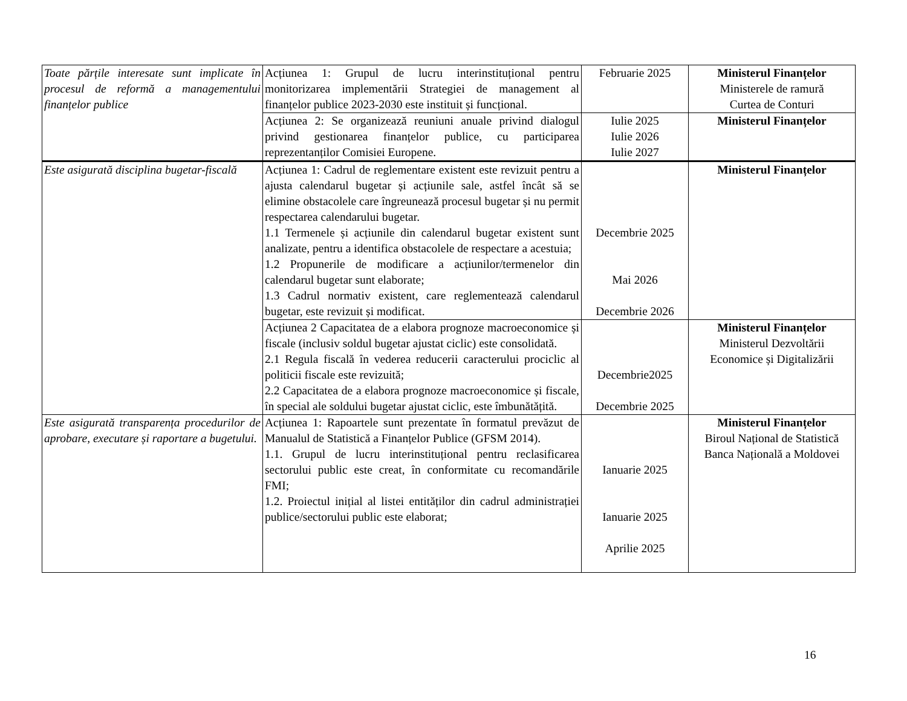| Toate părțile interesate sunt implicate în procesul de reformă a managementului finanțelor publice | Acțiunea 1: Grupul de lucru interinstituțional pentru monitorizarea implementării Strategiei de management al finanțelor publice 2023-2030 este instituit și funcțional. | Februarie 2025 | Ministerul Finanțelor Ministerele de ramură Curtea de Conturi |
| | Acțiunea 2: Se organizează reuniuni anuale privind dialogul privind gestionarea finanțelor publice, cu participarea reprezentanților Comisiei Europene. | Iulie 2025 Iulie 2026 Iulie 2027 | Ministerul Finanțelor |
| Este asigurată disciplina bugetar-fiscală | Acțiunea 1: Cadrul de reglementare existent este revizuit pentru a ajusta calendarul bugetar și acțiunile sale, astfel încât să se elimine obstacolele care îngreunează procesul bugetar și nu permit respectarea calendarului bugetar. 1.1 Termenele și acțiunile din calendarul bugetar existent sunt analizate, pentru a identifica obstacolele de respectare a acestuia; 1.2 Propunerile de modificare a acțiunilor/termenelor din calendarul bugetar sunt elaborate; 1.3 Cadrul normativ existent, care reglementează calendarul bugetar, este revizuit și modificat. | Decembrie 2025 Mai 2026 Decembrie 2026 | Ministerul Finanțelor |
| | Acțiunea 2 Capacitatea de a elabora prognoze macroeconomice și fiscale (inclusiv soldul bugetar ajustat ciclic) este consolidată. 2.1 Regula fiscală în vederea reducerii caracterului prociclic al politicii fiscale este revizuită; 2.2 Capacitatea de a elabora prognoze macroeconomice și fiscale, în special ale soldului bugetar ajustat ciclic, este îmbunătățită. | Decembrie2025 Decembrie 2025 | Ministerul Finanțelor Ministerul Dezvoltării Economice și Digitalizării |
| Este asigurată transparența procedurilor de aprobare, executare și raportare a bugetului. | Acțiunea 1: Rapoartele sunt prezentate în formatul prevăzut de Manualul de Statistică a Finanțelor Publice (GFSM 2014). 1.1. Grupul de lucru interinstituțional pentru reclasificarea sectorului public este creat, în conformitate cu recomandările FMI; 1.2. Proiectul inițial al listei entităților din cadrul administrației publice/sectorului public este elaborat; | Ianuarie 2025 Ianuarie 2025 Aprilie 2025 | Ministerul Finanțelor Biroul Național de Statistică Banca Națională a Moldovei |
16